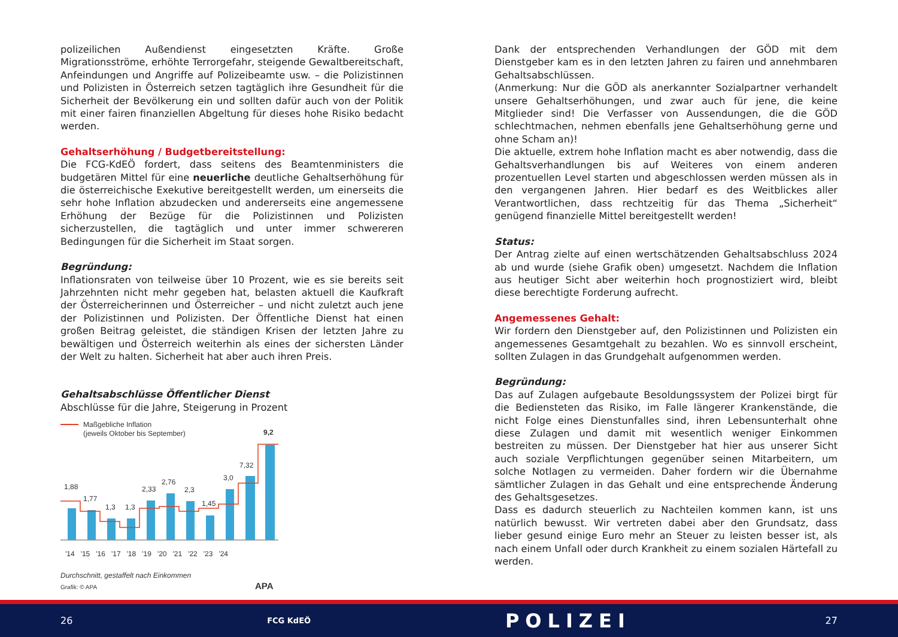polizeilichen Außendienst eingesetzten Kräfte. Große Migrationsströme, erhöhte Terrorgefahr, steigende Gewaltbereitschaft, Anfeindungen und Angriffe auf Polizeibeamte usw. – die Polizistinnen und Polizisten in Österreich setzen tagtäglich ihre Gesundheit für die Sicherheit der Bevölkerung ein und sollten dafür auch von der Politik mit einer fairen finanziellen Abgeltung für dieses hohe Risiko bedacht werden.
Gehaltserhöhung / Budgetbereitstellung:
Die FCG-KdEÖ fordert, dass seitens des Beamtenministers die budgetären Mittel für eine neuerliche deutliche Gehaltserhöhung für die österreichische Exekutive bereitgestellt werden, um einerseits die sehr hohe Inflation abzudecken und andererseits eine angemessene Erhöhung der Bezüge für die Polizistinnen und Polizisten sicherzustellen, die tagtäglich und unter immer schwereren Bedingungen für die Sicherheit im Staat sorgen.
Begründung:
Inflationsraten von teilweise über 10 Prozent, wie es sie bereits seit Jahrzehnten nicht mehr gegeben hat, belasten aktuell die Kaufkraft der Österreicherinnen und Österreicher – und nicht zuletzt auch jene der Polizistinnen und Polizisten. Der Öffentliche Dienst hat einen großen Beitrag geleistet, die ständigen Krisen der letzten Jahre zu bewältigen und Österreich weiterhin als eines der sichersten Länder der Welt zu halten. Sicherheit hat aber auch ihren Preis.
Gehaltsabschlüsse Öffentlicher Dienst
Abschlüsse für die Jahre, Steigerung in Prozent
Maßgebliche Inflation
(jeweils Oktober bis September)
1,88
1,77
1,3
1,3
2,33
2,76
2,3
1,45
3,0
7,32
9,2
'14 '15 '16 '17 '18 '19 '20 '21 '22 '23 '24
Durchschnitt, gestaffelt nach Einkommen
Grafik: © APA
APA
Dank der entsprechenden Verhandlungen der GÖD mit dem Dienstgeber kam es in den letzten Jahren zu fairen und annehmbaren Gehaltsabschlüssen.
(Anmerkung: Nur die GÖD als anerkannter Sozialpartner verhandelt unsere Gehaltserhöhungen, und zwar auch für jene, die keine Mitglieder sind! Die Verfasser von Aussendungen, die die GÖD schlechtmachen, nehmen ebenfalls jene Gehaltserhöhung gerne und ohne Scham an)!
Die aktuelle, extrem hohe Inflation macht es aber notwendig, dass die Gehaltsverhandlungen bis auf Weiteres von einem anderen prozentuellen Level starten und abgeschlossen werden müssen als in den vergangenen Jahren. Hier bedarf es des Weitblickes aller Verantwortlichen, dass rechtzeitig für das Thema „Sicherheit“ genügend finanzielle Mittel bereitgestellt werden!
Status:
Der Antrag zielte auf einen wertschätzenden Gehaltsabschluss 2024 ab und wurde (siehe Grafik oben) umgesetzt. Nachdem die Inflation aus heutiger Sicht aber weiterhin hoch prognostiziert wird, bleibt diese berechtigte Forderung aufrecht.
Angemessenes Gehalt:
Wir fordern den Dienstgeber auf, den Polizistinnen und Polizisten ein angemessenes Gesamtgehalt zu bezahlen. Wo es sinnvoll erscheint, sollten Zulagen in das Grundgehalt aufgenommen werden.
Begründung:
Das auf Zulagen aufgebaute Besoldungssystem der Polizei birgt für die Bediensteten das Risiko, im Falle längerer Krankenstände, die nicht Folge eines Dienstunfalles sind, ihren Lebensunterhalt ohne diese Zulagen und damit mit wesentlich weniger Einkommen bestreiten zu müssen. Der Dienstgeber hat hier aus unserer Sicht auch soziale Verpflichtungen gegenüber seinen Mitarbeitern, um solche Notlagen zu vermeiden. Daher fordern wir die Übernahme sämtlicher Zulagen in das Gehalt und eine entsprechende Änderung des Gehaltsgesetzes.
Dass es dadurch steuerlich zu Nachteilen kommen kann, ist uns natürlich bewusst. Wir vertreten dabei aber den Grundsatz, dass lieber gesund einige Euro mehr an Steuer zu leisten besser ist, als nach einem Unfall oder durch Krankheit zu einem sozialen Härtefall zu werden.
26 FCG KdEÖ POLIZEI 27